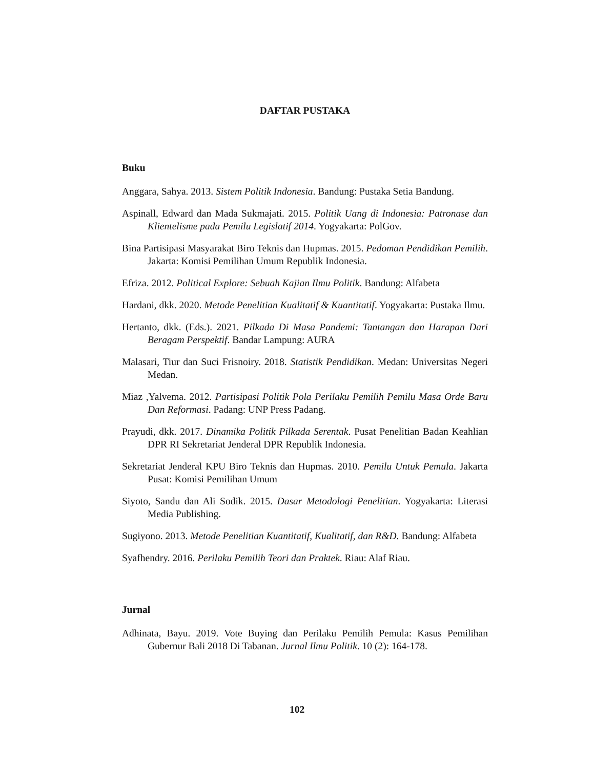DAFTAR PUSTAKA
Buku
Anggara, Sahya. 2013. Sistem Politik Indonesia. Bandung: Pustaka Setia Bandung.
Aspinall, Edward dan Mada Sukmajati. 2015. Politik Uang di Indonesia: Patronase dan Klientelisme pada Pemilu Legislatif 2014. Yogyakarta: PolGov.
Bina Partisipasi Masyarakat Biro Teknis dan Hupmas. 2015. Pedoman Pendidikan Pemilih. Jakarta: Komisi Pemilihan Umum Republik Indonesia.
Efriza. 2012. Political Explore: Sebuah Kajian Ilmu Politik. Bandung: Alfabeta
Hardani, dkk. 2020. Metode Penelitian Kualitatif & Kuantitatif. Yogyakarta: Pustaka Ilmu.
Hertanto, dkk. (Eds.). 2021. Pilkada Di Masa Pandemi: Tantangan dan Harapan Dari Beragam Perspektif. Bandar Lampung: AURA
Malasari, Tiur dan Suci Frisnoiry. 2018. Statistik Pendidikan. Medan: Universitas Negeri Medan.
Miaz ,Yalvema. 2012. Partisipasi Politik Pola Perilaku Pemilih Pemilu Masa Orde Baru Dan Reformasi. Padang: UNP Press Padang.
Prayudi, dkk. 2017. Dinamika Politik Pilkada Serentak. Pusat Penelitian Badan Keahlian DPR RI Sekretariat Jenderal DPR Republik Indonesia.
Sekretariat Jenderal KPU Biro Teknis dan Hupmas. 2010. Pemilu Untuk Pemula. Jakarta Pusat: Komisi Pemilihan Umum
Siyoto, Sandu dan Ali Sodik. 2015. Dasar Metodologi Penelitian. Yogyakarta: Literasi Media Publishing.
Sugiyono. 2013. Metode Penelitian Kuantitatif, Kualitatif, dan R&D. Bandung: Alfabeta
Syafhendry. 2016. Perilaku Pemilih Teori dan Praktek. Riau: Alaf Riau.
Jurnal
Adhinata, Bayu. 2019. Vote Buying dan Perilaku Pemilih Pemula: Kasus Pemilihan Gubernur Bali 2018 Di Tabanan. Jurnal Ilmu Politik. 10 (2): 164-178.
102